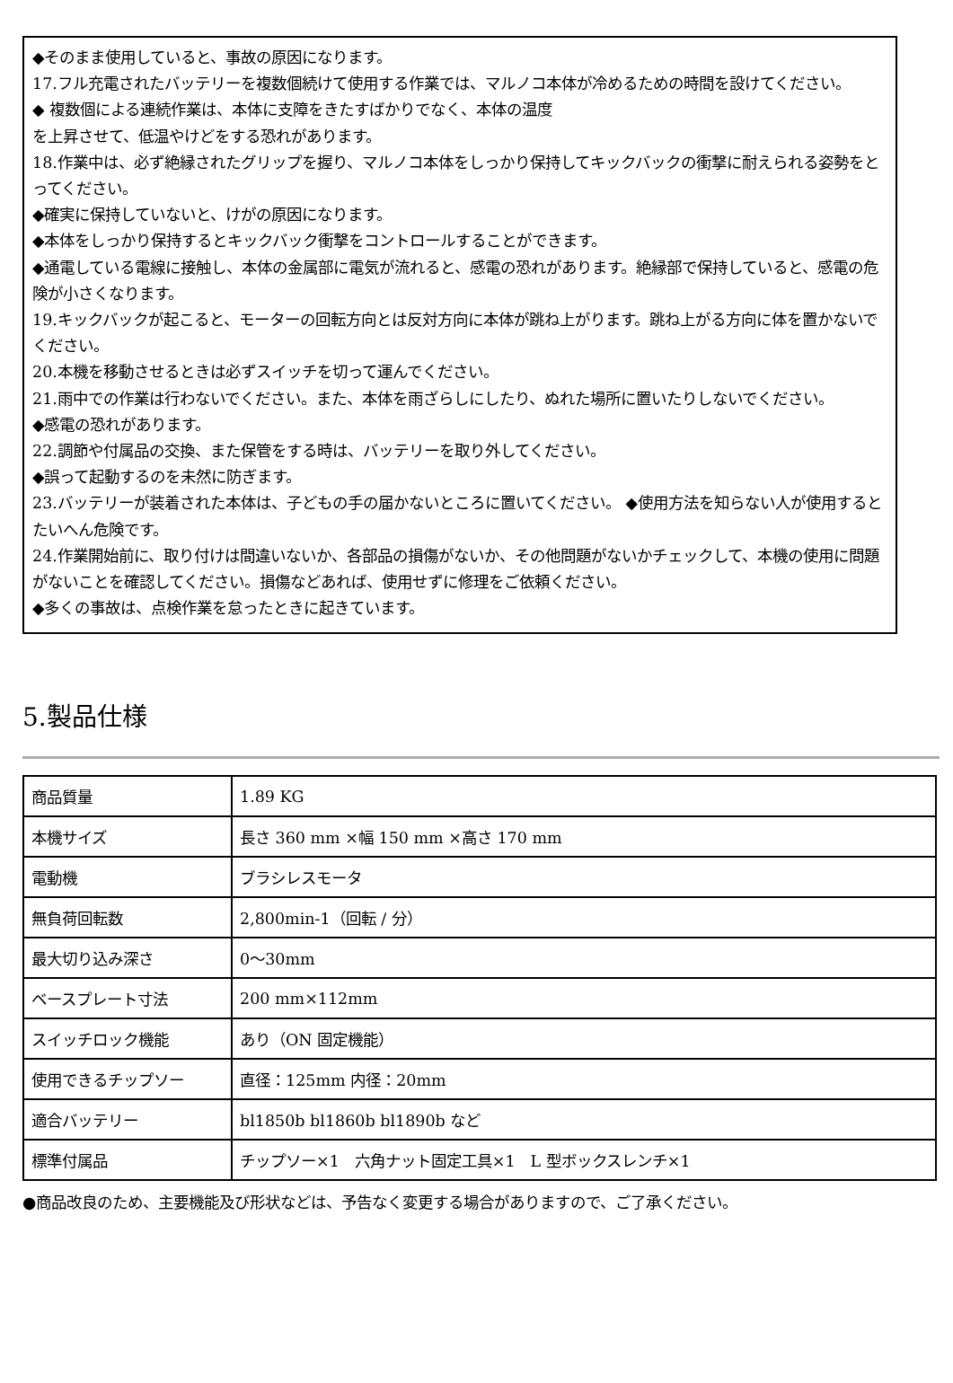◆そのまま使用していると、事故の原因になります。
17.フル充電されたバッテリーを複数個続けて使用する作業では、マルノコ本体が冷めるための時間を設けてください。
◆ 複数個による連続作業は、本体に支障をきたすばかりでなく、本体の温度
を上昇させて、低温やけどをする恐れがあります。
18.作業中は、必ず絶縁されたグリップを握り、マルノコ本体をしっかり保持してキックバックの衝撃に耐えられる姿勢をとってください。
◆確実に保持していないと、けがの原因になります。
◆本体をしっかり保持するとキックバック衝撃をコントロールすることができます。
◆通電している電線に接触し、本体の金属部に電気が流れると、感電の恐れがあります。絶縁部で保持していると、感電の危険が小さくなります。
19.キックバックが起こると、モーターの回転方向とは反対方向に本体が跳ね上がります。跳ね上がる方向に体を置かないでください。
20.本機を移動させるときは必ずスイッチを切って運んでください。
21.雨中での作業は行わないでください。また、本体を雨ざらしにしたり、ぬれた場所に置いたりしないでください。
◆感電の恐れがあります。
22.調節や付属品の交換、また保管をする時は、バッテリーを取り外してください。
◆誤って起動するのを未然に防ぎます。
23.バッテリーが装着された本体は、子どもの手の届かないところに置いてください。 ◆使用方法を知らない人が使用するとたいへん危険です。
24.作業開始前に、取り付けは間違いないか、各部品の損傷がないか、その他問題がないかチェックして、本機の使用に問題がないことを確認してください。損傷などあれば、使用せずに修理をご依頼ください。
◆多くの事故は、点検作業を怠ったときに起きています。
5.製品仕様
| 商品質量 | 1.89 KG |
| 本機サイズ | 長さ 360 mm ×幅 150 mm ×高さ 170 mm |
| 電動機 | ブラシレスモータ |
| 無負荷回転数 | 2,800min-1（回転 / 分） |
| 最大切り込み深さ | 0～30mm |
| ベースプレート寸法 | 200 mm×112mm |
| スイッチロック機能 | あり（ON 固定機能） |
| 使用できるチップソー | 直径：125mm 内径：20mm |
| 適合バッテリー | bl1850b bl1860b bl1890b など |
| 標準付属品 | チップソー×1 六角ナット固定工具×1 L 型ボックスレンチ×1 |
●商品改良のため、主要機能及び形状などは、予告なく変更する場合がありますので、ご了承ください。